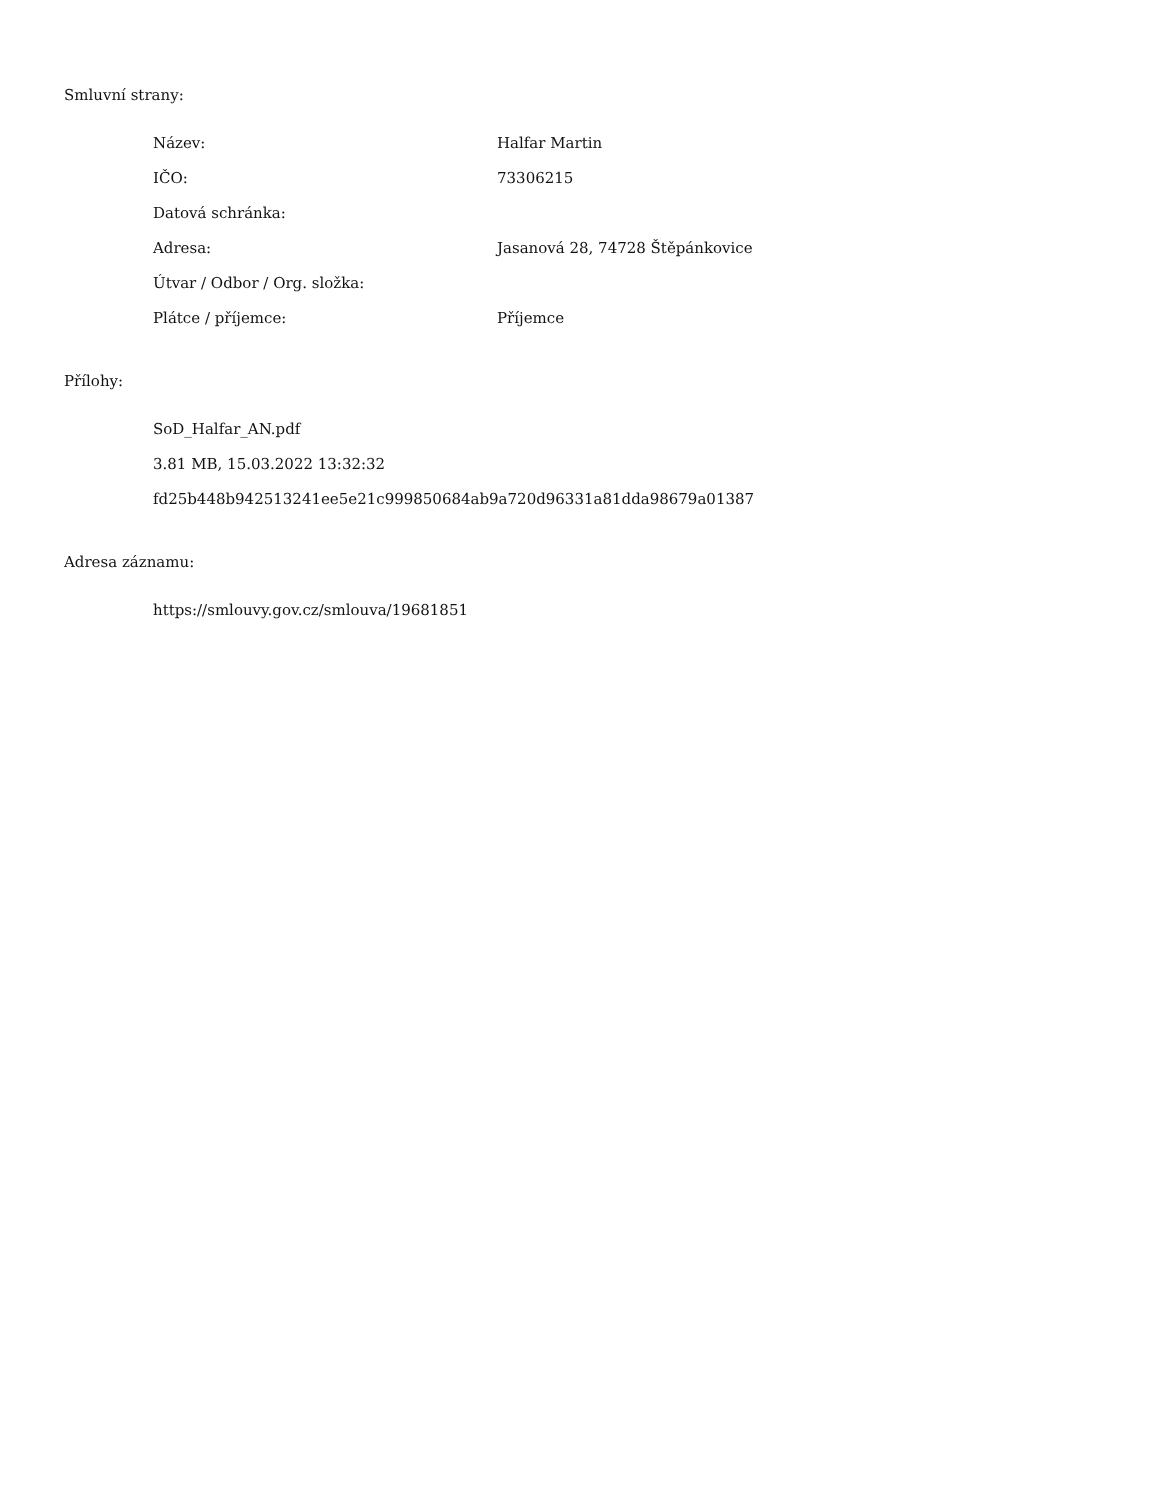Smluvní strany:
| Název: | Halfar Martin |
| IČO: | 73306215 |
| Datová schránka: | |
| Adresa: | Jasanová 28, 74728 Štěpánkovice |
| Útvar / Odbor / Org. složka: | |
| Plátce / příjemce: | Příjemce |
Přílohy:
SoD_Halfar_AN.pdf
3.81 MB, 15.03.2022 13:32:32
fd25b448b942513241ee5e21c999850684ab9a720d96331a81dda98679a01387
Adresa záznamu:
https://smlouvy.gov.cz/smlouva/19681851